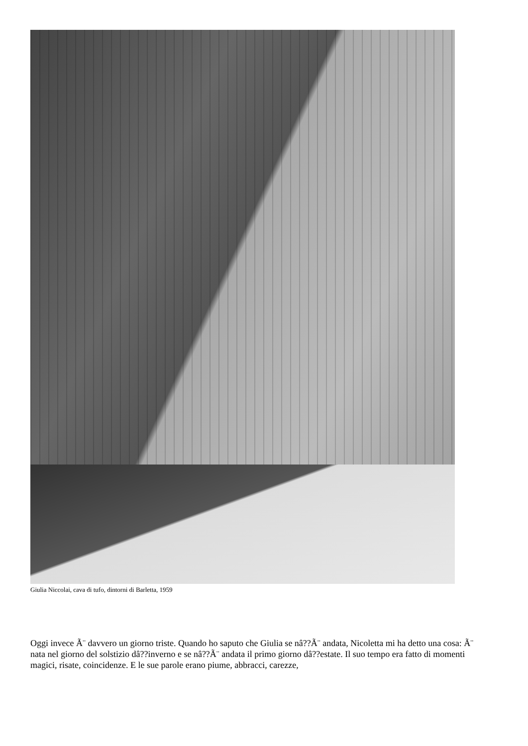Giulia Niccolai, cava di tufo, dintorni di Barletta, 1959
Oggi invece Ã¨ davvero un giorno triste. Quando ho saputo che Giulia se nâ??Ã¨ andata, Nicoletta mi ha detto una cosa: Ã¨ nata nel giorno del solstizio dâ??inverno e se nâ??Ã¨ andata il primo giorno dâ??estate. Il suo tempo era fatto di momenti magici, risate, coincidenze. E le sue parole erano piume, abbracci, carezze,